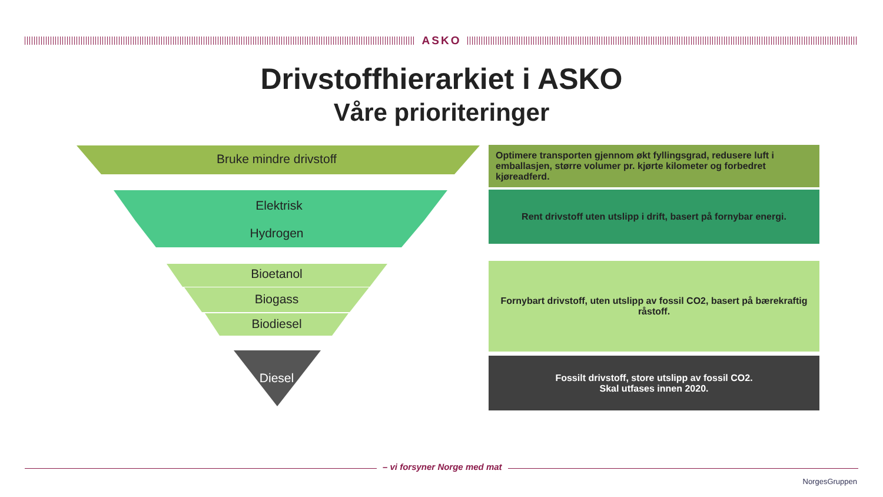ASKO
Drivstoffhierarkiet i ASKO
Våre prioriteringer
Bruke mindre drivstoff
Elektrisk
Hydrogen
Bioetanol
Biogass
Biodiesel
Diesel
Optimere transporten gjennom økt fyllingsgrad, redusere luft i emballasjen, større volumer pr. kjørte kilometer og forbedret kjøreadferd.
Rent drivstoff uten utslipp i drift, basert på fornybar energi.
Fornybart drivstoff, uten utslipp av fossil CO2, basert på bærekraftig råstoff.
Fossilt drivstoff, store utslipp av fossil CO2.
Skal utfases innen 2020.
– vi forsyner Norge med mat
NorgesGruppen